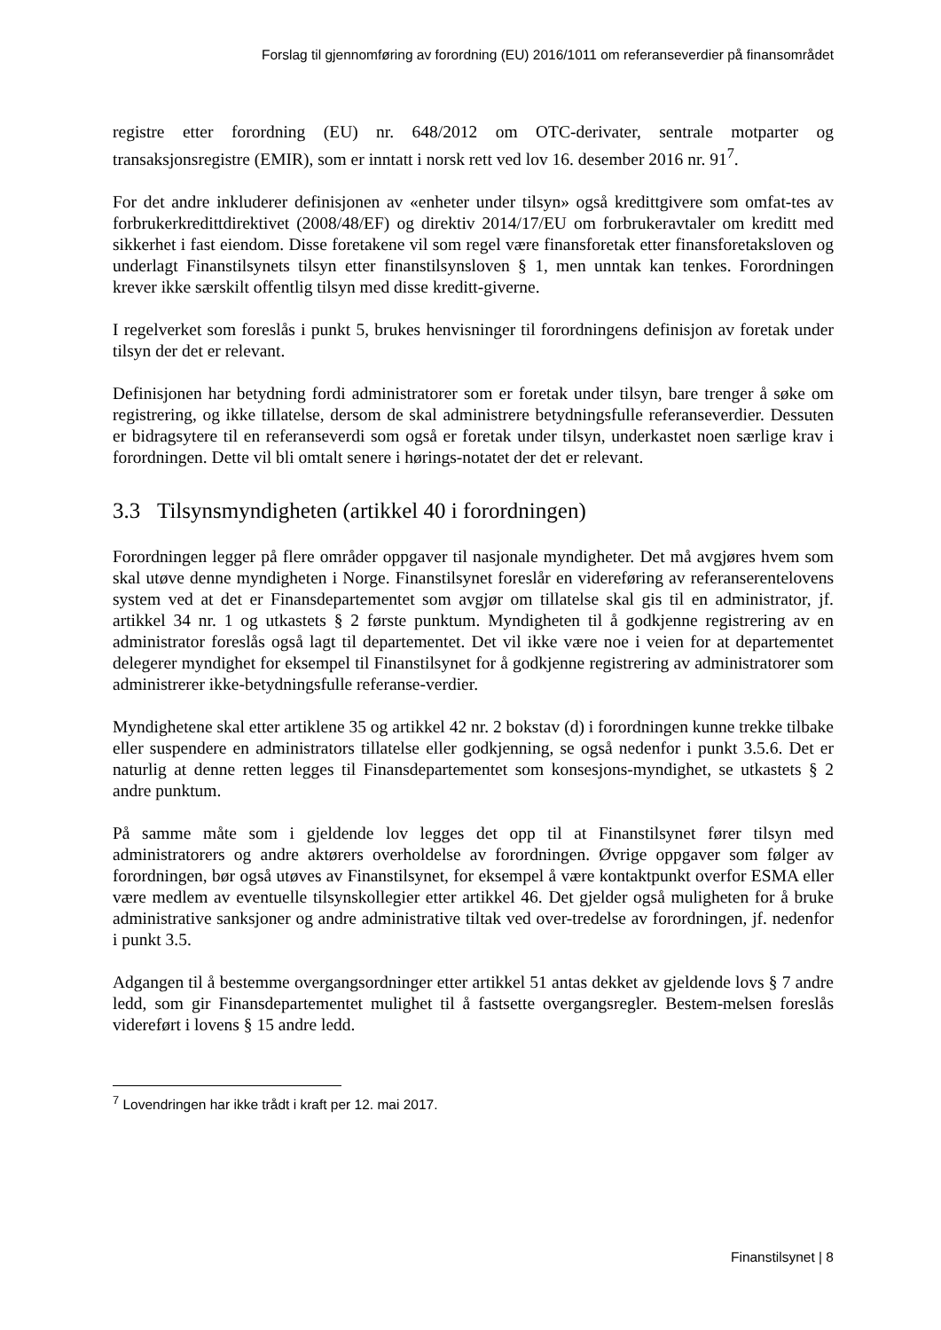Forslag til gjennomføring av forordning (EU) 2016/1011 om referanseverdier på finansområdet
registre etter forordning (EU) nr. 648/2012 om OTC-derivater, sentrale motparter og transaksjonsregistre (EMIR), som er inntatt i norsk rett ved lov 16. desember 2016 nr. 91<sup>7</sup>.
For det andre inkluderer definisjonen av «enheter under tilsyn» også kredittgivere som omfat-tes av forbrukerkredittdirektivet (2008/48/EF) og direktiv 2014/17/EU om forbrukeravtaler om kreditt med sikkerhet i fast eiendom. Disse foretakene vil som regel være finansforetak etter finansforetaksloven og underlagt Finanstilsynets tilsyn etter finanstilsynsloven § 1, men unntak kan tenkes. Forordningen krever ikke særskilt offentlig tilsyn med disse kreditt-giverne.
I regelverket som foreslås i punkt 5, brukes henvisninger til forordningens definisjon av foretak under tilsyn der det er relevant.
Definisjonen har betydning fordi administratorer som er foretak under tilsyn, bare trenger å søke om registrering, og ikke tillatelse, dersom de skal administrere betydningsfulle referanseverdier. Dessuten er bidragsytere til en referanseverdi som også er foretak under tilsyn, underkastet noen særlige krav i forordningen. Dette vil bli omtalt senere i hørings-notatet der det er relevant.
3.3 Tilsynsmyndigheten (artikkel 40 i forordningen)
Forordningen legger på flere områder oppgaver til nasjonale myndigheter. Det må avgjøres hvem som skal utøve denne myndigheten i Norge. Finanstilsynet foreslår en videreføring av referanserentelovens system ved at det er Finansdepartementet som avgjør om tillatelse skal gis til en administrator, jf. artikkel 34 nr. 1 og utkastets § 2 første punktum. Myndigheten til å godkjenne registrering av en administrator foreslås også lagt til departementet. Det vil ikke være noe i veien for at departementet delegerer myndighet for eksempel til Finanstilsynet for å godkjenne registrering av administratorer som administrerer ikke-betydningsfulle referanse-verdier.
Myndighetene skal etter artiklene 35 og artikkel 42 nr. 2 bokstav (d) i forordningen kunne trekke tilbake eller suspendere en administrators tillatelse eller godkjenning, se også nedenfor i punkt 3.5.6. Det er naturlig at denne retten legges til Finansdepartementet som konsesjons-myndighet, se utkastets § 2 andre punktum.
På samme måte som i gjeldende lov legges det opp til at Finanstilsynet fører tilsyn med administratorers og andre aktørers overholdelse av forordningen. Øvrige oppgaver som følger av forordningen, bør også utøves av Finanstilsynet, for eksempel å være kontaktpunkt overfor ESMA eller være medlem av eventuelle tilsynskollegier etter artikkel 46. Det gjelder også muligheten for å bruke administrative sanksjoner og andre administrative tiltak ved over-tredelse av forordningen, jf. nedenfor i punkt 3.5.
Adgangen til å bestemme overgangsordninger etter artikkel 51 antas dekket av gjeldende lovs § 7 andre ledd, som gir Finansdepartementet mulighet til å fastsette overgangsregler. Bestem-melsen foreslås videreført i lovens § 15 andre ledd.
<sup>7</sup> Lovendringen har ikke trådt i kraft per 12. mai 2017.
Finanstilsynet | 8